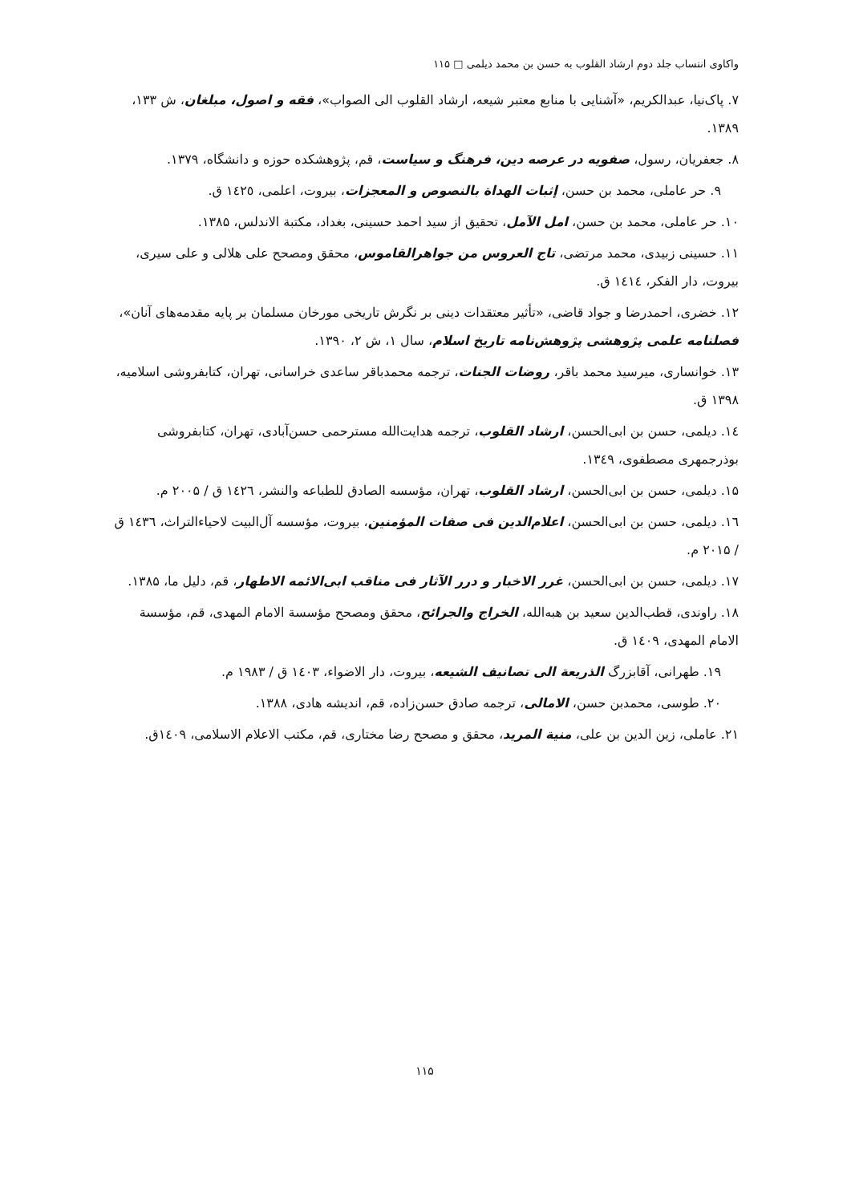واکاوی انتساب جلد دوم ارشاد القلوب به حسن بن محمد دیلمی □ ۱۱۵
۷. پاک‌نیا، عبدالکریم، «آشنایی با منابع معتبر شیعه، ارشاد القلوب الی الصواب»، فقه و اصول، مبلغان، ش ۱۳۳، ۱۳۸۹.
۸. جعفریان، رسول، صفویه در عرصه دین، فرهنگ و سیاست، قم، پژوهشکده حوزه و دانشگاه، ۱۳۷۹.
۹. حر عاملی، محمد بن حسن، إثبات الهداة بالنصوص و المعجزات، بیروت، اعلمی، ١٤٢٥ ق.
۱۰. حر عاملی، محمد بن حسن، امل الآمل، تحقیق از سید احمد حسینی، بغداد، مکتبة الاندلس، ۱۳۸۵.
۱۱. حسینی زبیدی، محمد مرتضی، تاج العروس من جواهرالقاموس، محقق ومصحح علی هلالی و علی سیری، بیروت، دار الفکر، ١٤١٤ ق.
۱۲. خضری، احمدرضا و جواد قاضی، «تأثیر معتقدات دینی بر نگرش تاریخی مورخان مسلمان بر پایه مقدمه‌های آنان»، فصلنامه علمی پژوهشی پژوهش‌نامه تاریخ اسلام، سال ۱، ش ۲، ۱۳۹۰.
۱۳. خوانساری، میرسید محمد باقر، روضات الجنات، ترجمه محمدباقر ساعدی خراسانی، تهران، کتابفروشی اسلامیه، ۱۳۹۸ ق.
١٤. دیلمی، حسن بن ابی‌الحسن، ارشاد القلوب، ترجمه هدایت‌الله مسترحمی حسن‌آبادی، تهران، کتابفروشی بوذرجمهری مصطفوی، ١٣٤٩.
۱۵. دیلمی، حسن بن ابی‌الحسن، ارشاد القلوب، تهران، مؤسسه الصادق للطباعه والنشر، ١٤٢٦ ق / ۲۰۰۵ م.
١٦. دیلمی، حسن بن ابی‌الحسن، اعلام‌الدین فی صفات المؤمنین، بیروت، مؤسسه آل‌البیت لاحیاءالتراث، ١٤٣٦ ق / ۲۰۱۵ م.
۱۷. دیلمی، حسن بن ابی‌الحسن، غرر الاخبار و درر الآثار فی مناقب ابی‌الائمه الاطهار، قم، دلیل ما، ۱۳۸۵.
۱۸. راوندی، قطب‌الدین سعید بن هبه‌الله، الخراج والجرائح، محقق ومصحح مؤسسة الامام المهدی، قم، مؤسسة الامام المهدی، ١٤٠٩ ق.
۱۹. طهرانی، آقابزرگ الذریعة الی تصانیف الشیعه، بیروت، دار الاضواء، ١٤٠٣ ق / ۱۹۸۳ م.
۲۰. طوسی، محمدبن حسن، الامالی، ترجمه صادق حسن‌زاده، قم، اندیشه هادی، ۱۳۸۸.
۲۱. عاملی، زین الدین بن علی، منیة المرید، محقق و مصحح رضا مختاری، قم، مکتب الاعلام الاسلامی، ١٤٠٩ق.
۱۱۵